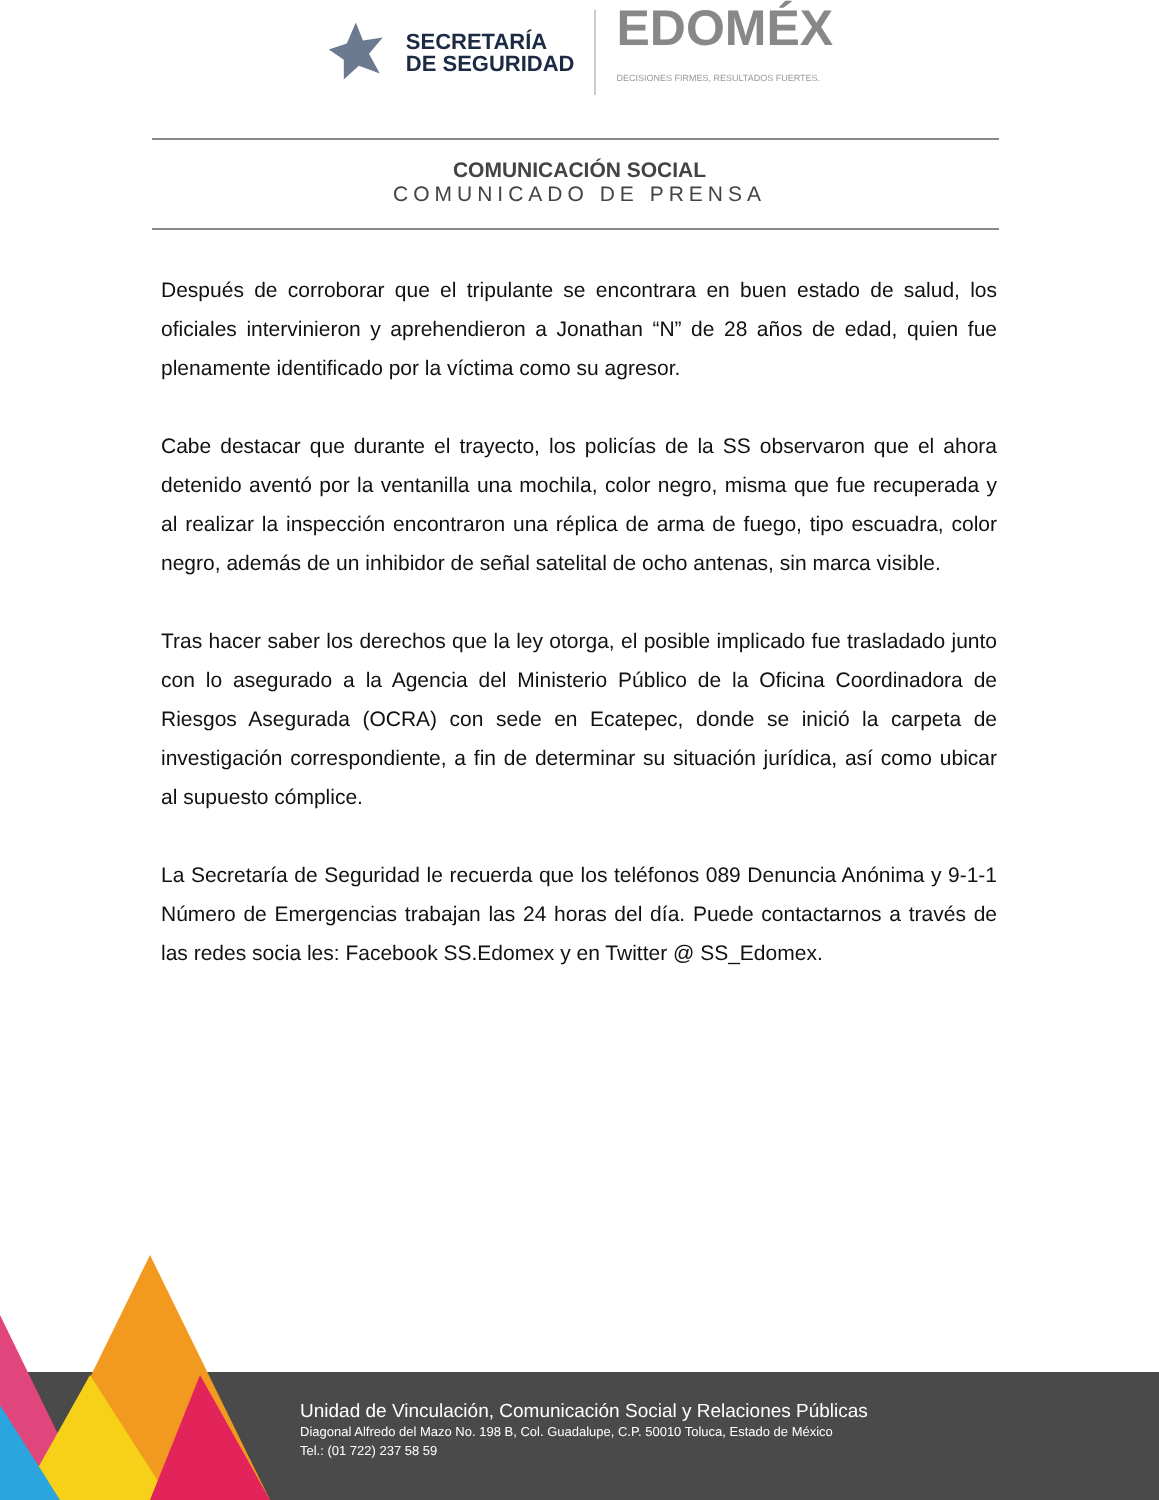SECRETARÍA
DE SEGURIDAD
EDOMÉX
DECISIONES FIRMES, RESULTADOS FUERTES.
COMUNICACIÓN SOCIAL
COMUNICADO DE PRENSA
Después de corroborar que el tripulante se encontrara en buen estado de salud, los oficiales intervinieron y aprehendieron a Jonathan “N” de 28 años de edad, quien fue plenamente identificado por la víctima como su agresor.
Cabe destacar que durante el trayecto, los policías de la SS observaron que el ahora detenido aventó por la ventanilla una mochila, color negro, misma que fue recuperada y al realizar la inspección encontraron una réplica de arma de fuego, tipo escuadra, color negro, además de un inhibidor de señal satelital de ocho antenas, sin marca visible.
Tras hacer saber los derechos que la ley otorga, el posible implicado fue trasladado junto con lo asegurado a la Agencia del Ministerio Público de la Oficina Coordinadora de Riesgos Asegurada (OCRA) con sede en Ecatepec, donde se inició la carpeta de investigación correspondiente, a fin de determinar su situación jurídica, así como ubicar al supuesto cómplice.
La Secretaría de Seguridad le recuerda que los teléfonos 089 Denuncia Anónima y 9-1-1 Número de Emergencias trabajan las 24 horas del día. Puede contactarnos a través de las redes socia les: Facebook SS.Edomex y en Twitter @ SS_Edomex.
Unidad de Vinculación, Comunicación Social y Relaciones Públicas
Diagonal Alfredo del Mazo No. 198 B, Col. Guadalupe, C.P. 50010 Toluca, Estado de México
Tel.: (01 722) 237 58 59